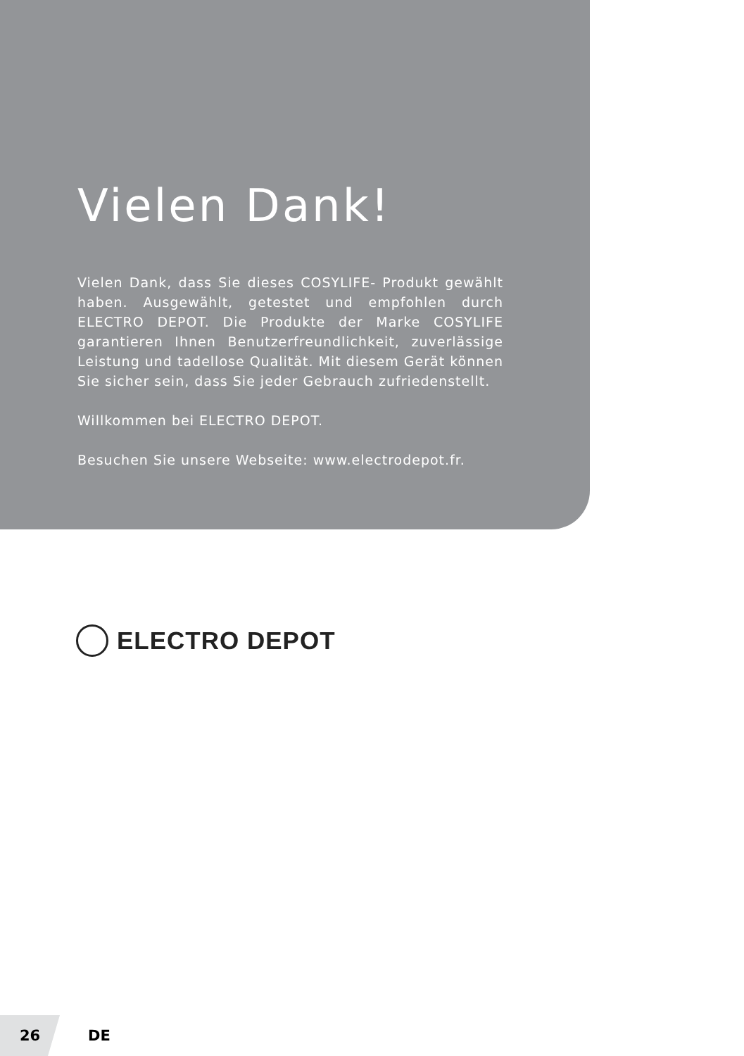Vielen Dank!
Vielen Dank, dass Sie dieses COSYLIFE- Produkt gewählt haben. Ausgewählt, getestet und empfohlen durch ELECTRO DEPOT. Die Produkte der Marke COSYLIFE garantieren Ihnen Benutzerfreundlichkeit, zuverlässige Leistung und tadellose Qualität. Mit diesem Gerät können Sie sicher sein, dass Sie jeder Gebrauch zufriedenstellt.
Willkommen bei ELECTRO DEPOT.
Besuchen Sie unsere Webseite: www.electrodepot.fr.
ELECTRO DEPOT
26
DE